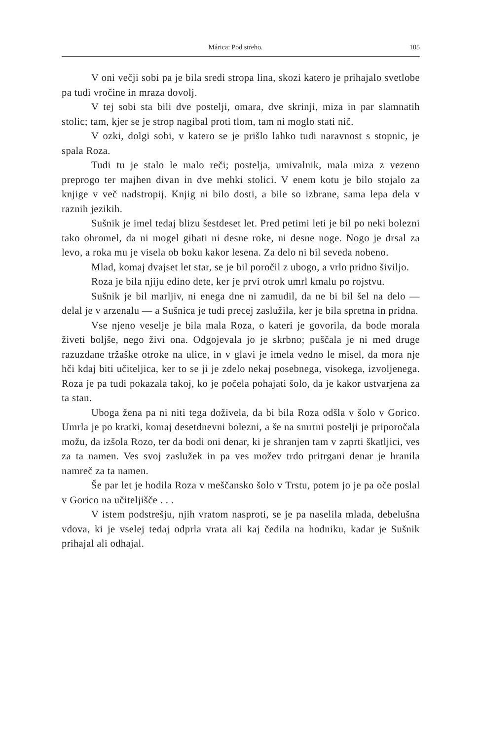Márica: Pod streho. 105
V oni večji sobi pa je bila sredi stropa lina, skozi katero je prihajalo svetlobe pa tudi vročine in mraza dovolj.
V tej sobi sta bili dve postelji, omara, dve skrinji, miza in par slamnatih stolic; tam, kjer se je strop nagibal proti tlom, tam ni moglo stati nič.
V ozki, dolgi sobi, v katero se je prišlo lahko tudi naravnost s stopnic, je spala Roza.
Tudi tu je stalo le malo reči; postelja, umivalnik, mala miza z vezeno preprogo ter majhen divan in dve mehki stolici. V enem kotu je bilo stojalo za knjige v več nadstropij. Knjig ni bilo dosti, a bile so izbrane, sama lepa dela v raznih jezikih.
Sušnik je imel tedaj blizu šestdeset let. Pred petimi leti je bil po neki bolezni tako ohromel, da ni mogel gibati ni desne roke, ni desne noge. Nogo je drsal za levo, a roka mu je visela ob boku kakor lesena. Za delo ni bil seveda nobeno.
Mlad, komaj dvajset let star, se je bil poročil z ubogo, a vrlo pridno šiviljo.
Roza je bila njiju edino dete, ker je prvi otrok umrl kmalu po rojstvu.
Sušnik je bil marljiv, ni enega dne ni zamudil, da ne bi bil šel na delo — delal je v arzenalu — a Sušnica je tudi precej zaslužila, ker je bila spretna in pridna.
Vse njeno veselje je bila mala Roza, o kateri je govorila, da bode morala živeti boljše, nego živi ona. Odgojevala jo je skrbno; puščala je ni med druge razuzdane tržaške otroke na ulice, in v glavi je imela vedno le misel, da mora nje hči kdaj biti učiteljica, ker to se ji je zdelo nekaj posebnega, visokega, izvoljenega. Roza je pa tudi pokazala takoj, ko je počela pohajati šolo, da je kakor ustvarjena za ta stan.
Uboga žena pa ni niti tega doživela, da bi bila Roza odšla v šolo v Gorico. Umrla je po kratki, komaj desetdnevni bolezni, a še na smrtni postelji je priporočala možu, da izšola Rozo, ter da bodi oni denar, ki je shranjen tam v zaprti škatljici, ves za ta namen. Ves svoj zaslužek in pa ves možev trdo pritrgani denar je hranila namreč za ta namen.
Še par let je hodila Roza v meščansko šolo v Trstu, potem jo je pa oče poslal v Gorico na učiteljišče . . .
V istem podstrešju, njih vratom nasproti, se je pa naselila mlada, debelušna vdova, ki je vselej tedaj odprla vrata ali kaj čedila na hodniku, kadar je Sušnik prihajal ali odhajal.